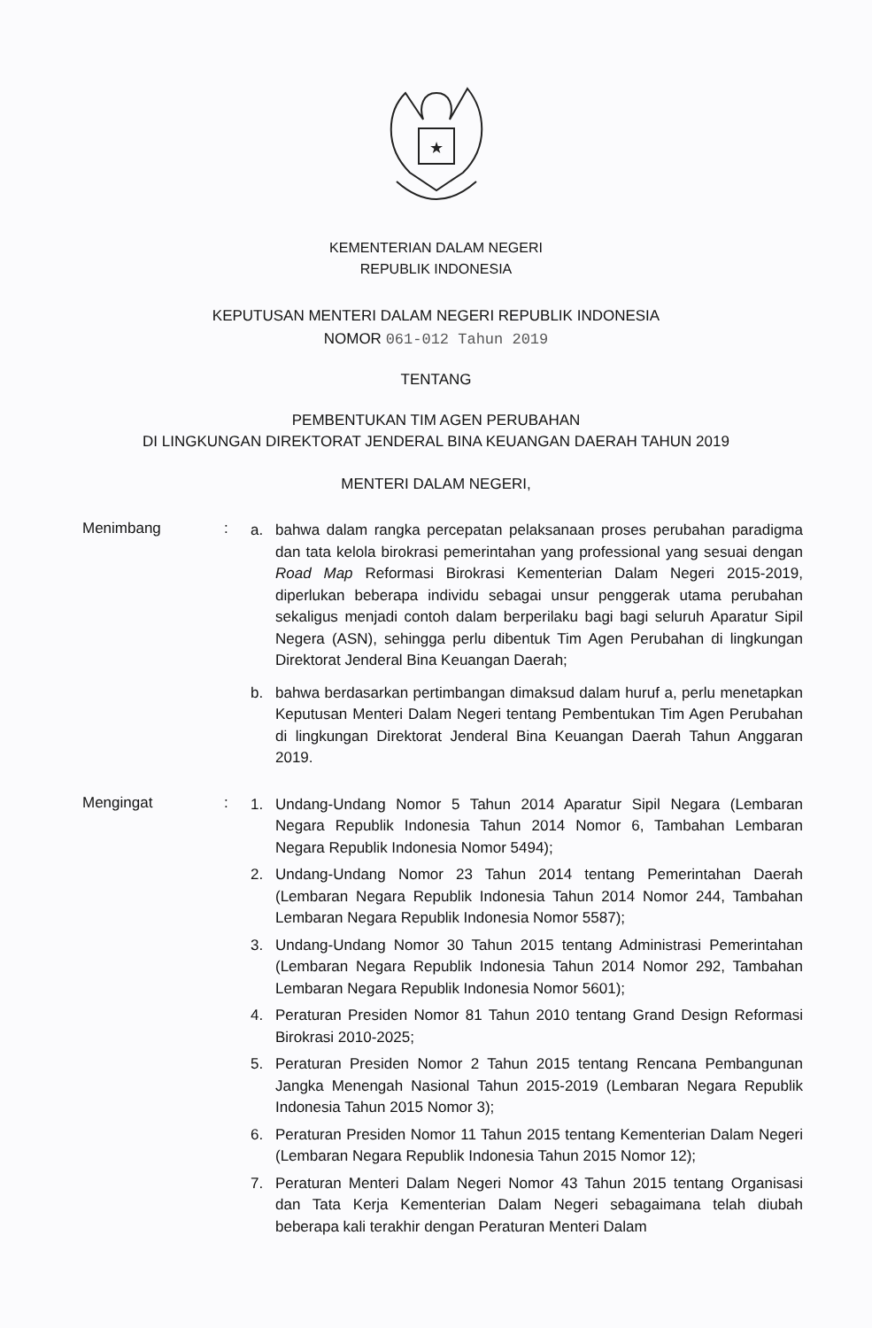★
KEMENTERIAN DALAM NEGERI
REPUBLIK INDONESIA
KEPUTUSAN MENTERI DALAM NEGERI REPUBLIK INDONESIA
NOMOR 061-012 Tahun 2019
TENTANG
PEMBENTUKAN TIM AGEN PERUBAHAN
DI LINGKUNGAN DIREKTORAT JENDERAL BINA KEUANGAN DAERAH TAHUN 2019
MENTERI DALAM NEGERI,
Menimbang :
a. bahwa dalam rangka percepatan pelaksanaan proses perubahan paradigma dan tata kelola birokrasi pemerintahan yang professional yang sesuai dengan Road Map Reformasi Birokrasi Kementerian Dalam Negeri 2015-2019, diperlukan beberapa individu sebagai unsur penggerak utama perubahan sekaligus menjadi contoh dalam berperilaku bagi bagi seluruh Aparatur Sipil Negera (ASN), sehingga perlu dibentuk Tim Agen Perubahan di lingkungan Direktorat Jenderal Bina Keuangan Daerah;
b. bahwa berdasarkan pertimbangan dimaksud dalam huruf a, perlu menetapkan Keputusan Menteri Dalam Negeri tentang Pembentukan Tim Agen Perubahan di lingkungan Direktorat Jenderal Bina Keuangan Daerah Tahun Anggaran 2019.
Mengingat :
1. Undang-Undang Nomor 5 Tahun 2014 Aparatur Sipil Negara (Lembaran Negara Republik Indonesia Tahun 2014 Nomor 6, Tambahan Lembaran Negara Republik Indonesia Nomor 5494);
2. Undang-Undang Nomor 23 Tahun 2014 tentang Pemerintahan Daerah (Lembaran Negara Republik Indonesia Tahun 2014 Nomor 244, Tambahan Lembaran Negara Republik Indonesia Nomor 5587);
3. Undang-Undang Nomor 30 Tahun 2015 tentang Administrasi Pemerintahan (Lembaran Negara Republik Indonesia Tahun 2014 Nomor 292, Tambahan Lembaran Negara Republik Indonesia Nomor 5601);
4. Peraturan Presiden Nomor 81 Tahun 2010 tentang Grand Design Reformasi Birokrasi 2010-2025;
5. Peraturan Presiden Nomor 2 Tahun 2015 tentang Rencana Pembangunan Jangka Menengah Nasional Tahun 2015-2019 (Lembaran Negara Republik Indonesia Tahun 2015 Nomor 3);
6. Peraturan Presiden Nomor 11 Tahun 2015 tentang Kementerian Dalam Negeri (Lembaran Negara Republik Indonesia Tahun 2015 Nomor 12);
7. Peraturan Menteri Dalam Negeri Nomor 43 Tahun 2015 tentang Organisasi dan Tata Kerja Kementerian Dalam Negeri sebagaimana telah diubah beberapa kali terakhir dengan Peraturan Menteri Dalam